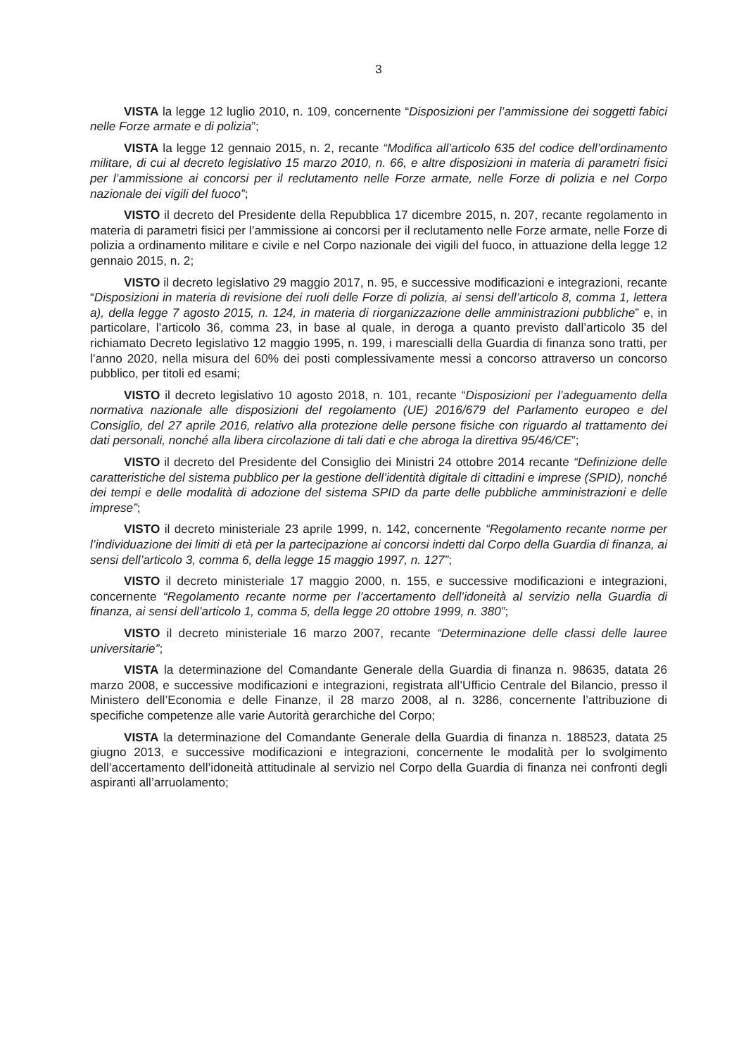3
VISTA la legge 12 luglio 2010, n. 109, concernente “Disposizioni per l’ammissione dei soggetti fabici nelle Forze armate e di polizia”;
VISTA la legge 12 gennaio 2015, n. 2, recante “Modifica all’articolo 635 del codice dell’ordinamento militare, di cui al decreto legislativo 15 marzo 2010, n. 66, e altre disposizioni in materia di parametri fisici per l’ammissione ai concorsi per il reclutamento nelle Forze armate, nelle Forze di polizia e nel Corpo nazionale dei vigili del fuoco”;
VISTO il decreto del Presidente della Repubblica 17 dicembre 2015, n. 207, recante regolamento in materia di parametri fisici per l’ammissione ai concorsi per il reclutamento nelle Forze armate, nelle Forze di polizia a ordinamento militare e civile e nel Corpo nazionale dei vigili del fuoco, in attuazione della legge 12 gennaio 2015, n. 2;
VISTO il decreto legislativo 29 maggio 2017, n. 95, e successive modificazioni e integrazioni, recante “Disposizioni in materia di revisione dei ruoli delle Forze di polizia, ai sensi dell’articolo 8, comma 1, lettera a), della legge 7 agosto 2015, n. 124, in materia di riorganizzazione delle amministrazioni pubbliche” e, in particolare, l’articolo 36, comma 23, in base al quale, in deroga a quanto previsto dall’articolo 35 del richiamato Decreto legislativo 12 maggio 1995, n. 199, i marescialli della Guardia di finanza sono tratti, per l’anno 2020, nella misura del 60% dei posti complessivamente messi a concorso attraverso un concorso pubblico, per titoli ed esami;
VISTO il decreto legislativo 10 agosto 2018, n. 101, recante “Disposizioni per l’adeguamento della normativa nazionale alle disposizioni del regolamento (UE) 2016/679 del Parlamento europeo e del Consiglio, del 27 aprile 2016, relativo alla protezione delle persone fisiche con riguardo al trattamento dei dati personali, nonché alla libera circolazione di tali dati e che abroga la direttiva 95/46/CE”;
VISTO il decreto del Presidente del Consiglio dei Ministri 24 ottobre 2014 recante “Definizione delle caratteristiche del sistema pubblico per la gestione dell’identità digitale di cittadini e imprese (SPID), nonché dei tempi e delle modalità di adozione del sistema SPID da parte delle pubbliche amministrazioni e delle imprese”;
VISTO il decreto ministeriale 23 aprile 1999, n. 142, concernente “Regolamento recante norme per l’individuazione dei limiti di età per la partecipazione ai concorsi indetti dal Corpo della Guardia di finanza, ai sensi dell’articolo 3, comma 6, della legge 15 maggio 1997, n. 127”;
VISTO il decreto ministeriale 17 maggio 2000, n. 155, e successive modificazioni e integrazioni, concernente “Regolamento recante norme per l’accertamento dell’idoneità al servizio nella Guardia di finanza, ai sensi dell’articolo 1, comma 5, della legge 20 ottobre 1999, n. 380”;
VISTO il decreto ministeriale 16 marzo 2007, recante “Determinazione delle classi delle lauree universitarie”;
VISTA la determinazione del Comandante Generale della Guardia di finanza n. 98635, datata 26 marzo 2008, e successive modificazioni e integrazioni, registrata all’Ufficio Centrale del Bilancio, presso il Ministero dell’Economia e delle Finanze, il 28 marzo 2008, al n. 3286, concernente l’attribuzione di specifiche competenze alle varie Autorità gerarchiche del Corpo;
VISTA la determinazione del Comandante Generale della Guardia di finanza n. 188523, datata 25 giugno 2013, e successive modificazioni e integrazioni, concernente le modalità per lo svolgimento dell’accertamento dell’idoneità attitudinale al servizio nel Corpo della Guardia di finanza nei confronti degli aspiranti all’arruolamento;